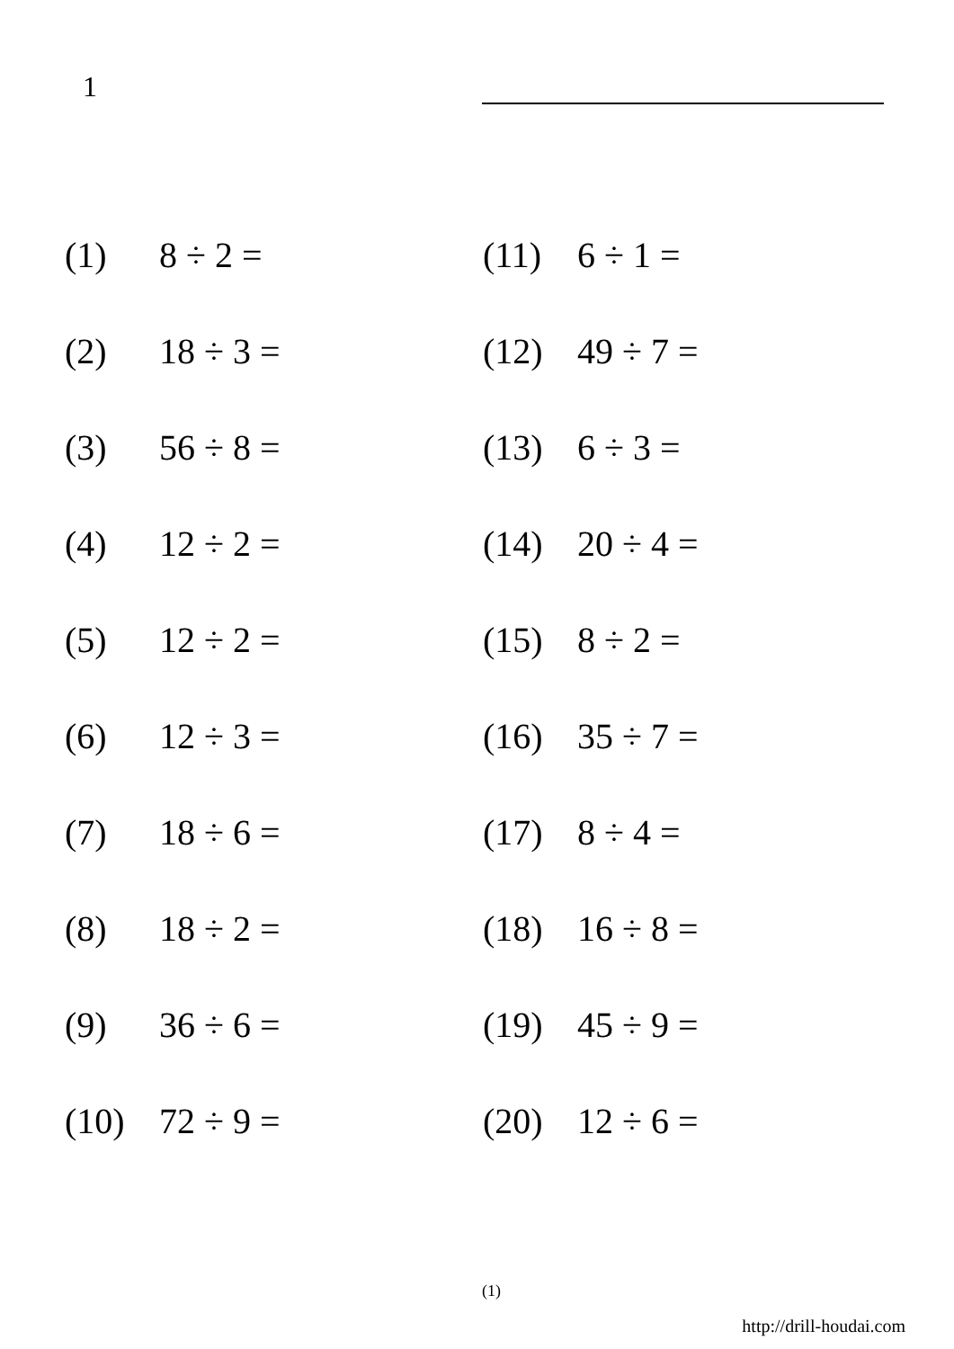1
| (1) | 8 ÷ 2 = | (11) | 6 ÷ 1 = |
| (2) | 18 ÷ 3 = | (12) | 49 ÷ 7 = |
| (3) | 56 ÷ 8 = | (13) | 6 ÷ 3 = |
| (4) | 12 ÷ 2 = | (14) | 20 ÷ 4 = |
| (5) | 12 ÷ 2 = | (15) | 8 ÷ 2 = |
| (6) | 12 ÷ 3 = | (16) | 35 ÷ 7 = |
| (7) | 18 ÷ 6 = | (17) | 8 ÷ 4 = |
| (8) | 18 ÷ 2 = | (18) | 16 ÷ 8 = |
| (9) | 36 ÷ 6 = | (19) | 45 ÷ 9 = |
| (10) | 72 ÷ 9 = | (20) | 12 ÷ 6 = |
(1)
http://drill-houdai.com